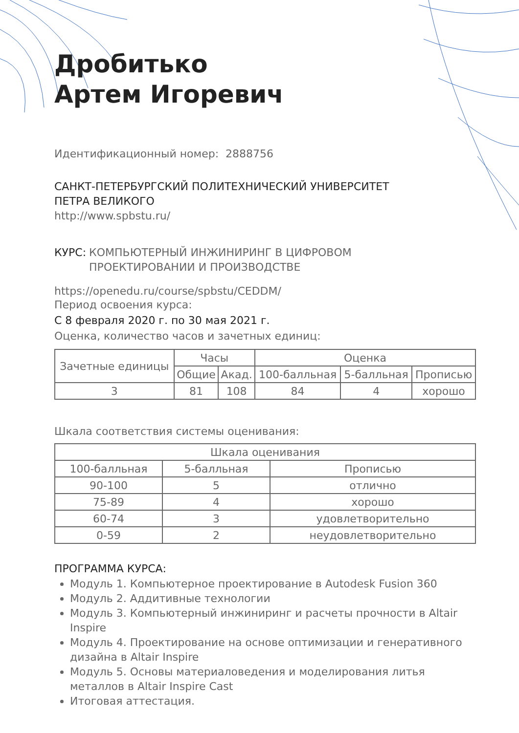Дробитько
Артем Игоревич
Идентификационный номер: 2888756
САНКТ-ПЕТЕРБУРГСКИЙ ПОЛИТЕХНИЧЕСКИЙ УНИВЕРСИТЕТ
ПЕТРА ВЕЛИКОГО
http://www.spbstu.ru/
КУРС: КОМПЬЮТЕРНЫЙ ИНЖИНИРИНГ В ЦИФРОВОМ
ПРОЕКТИРОВАНИИ И ПРОИЗВОДСТВЕ
https://openedu.ru/course/spbstu/CEDDM/
Период освоения курса:
С 8 февраля 2020 г. по 30 мая 2021 г.
Оценка, количество часов и зачетных единиц:
| Зачетные единицы | Часы | | Оценка | | |
| --- | --- | --- | --- | --- | --- |
| | Общие | Акад. | 100-балльная | 5-балльная | Прописью |
| 3 | 81 | 108 | 84 | 4 | хорошо |
Шкала соответствия системы оценивания:
| Шкала оценивания | | |
| --- | --- | --- |
| 100-балльная | 5-балльная | Прописью |
| 90-100 | 5 | отлично |
| 75-89 | 4 | хорошо |
| 60-74 | 3 | удовлетворительно |
| 0-59 | 2 | неудовлетворительно |
ПРОГРАММА КУРСА:
Модуль 1. Компьютерное проектирование в Autodesk Fusion 360
Модуль 2. Аддитивные технологии
Модуль 3. Компьютерный инжиниринг и расчеты прочности в Altair Inspire
Модуль 4. Проектирование на основе оптимизации и генеративного дизайна в Altair Inspire
Модуль 5. Основы материаловедения и моделирования литья металлов в Altair Inspire Cast
Итоговая аттестация.